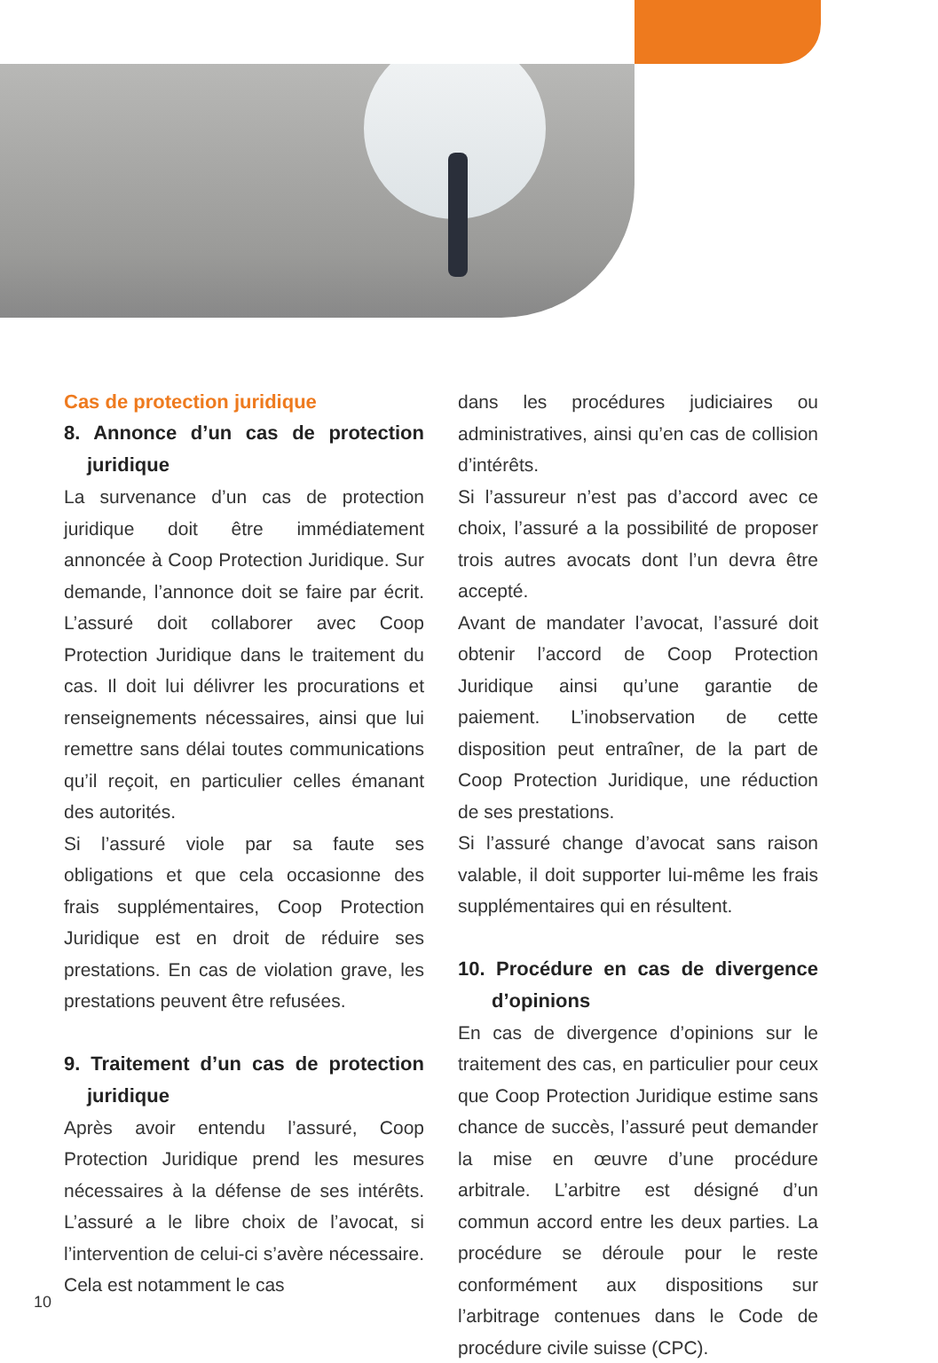Cas de protection juridique
8. Annonce d’un cas de protection juridique
La survenance d’un cas de protection juridique doit être immédiatement annoncée à Coop Protection Juridique. Sur demande, l’annonce doit se faire par écrit. L’assuré doit collaborer avec Coop Protection Juridique dans le traitement du cas. Il doit lui délivrer les procurations et renseignements nécessaires, ainsi que lui remettre sans délai toutes communications qu’il reçoit, en particulier celles émanant des autorités.
Si l’assuré viole par sa faute ses obligations et que cela occasionne des frais supplémentaires, Coop Protection Juridique est en droit de réduire ses prestations. En cas de violation grave, les prestations peuvent être refusées.
9. Traitement d’un cas de protection juridique
Après avoir entendu l’assuré, Coop Protection Juridique prend les mesures nécessaires à la défense de ses intérêts. L’assuré a le libre choix de l’avocat, si l’intervention de celui-ci s’avère nécessaire. Cela est notamment le cas
dans les procédures judiciaires ou administratives, ainsi qu’en cas de collision d’intérêts.
Si l’assureur n’est pas d’accord avec ce choix, l’assuré a la possibilité de proposer trois autres avocats dont l’un devra être accepté.
Avant de mandater l’avocat, l’assuré doit obtenir l’accord de Coop Protection Juridique ainsi qu’une garantie de paiement. L’inobservation de cette disposition peut entraîner, de la part de Coop Protection Juridique, une réduction de ses prestations.
Si l’assuré change d’avocat sans raison valable, il doit supporter lui-même les frais supplémentaires qui en résultent.
10. Procédure en cas de divergence d’opinions
En cas de divergence d’opinions sur le traitement des cas, en particulier pour ceux que Coop Protection Juridique estime sans chance de succès, l’assuré peut demander la mise en œuvre d’une procédure arbitrale. L’arbitre est désigné d’un commun accord entre les deux parties. La procédure se déroule pour le reste conformément aux dispositions sur l’arbitrage contenues dans le Code de procédure civile suisse (CPC).
10